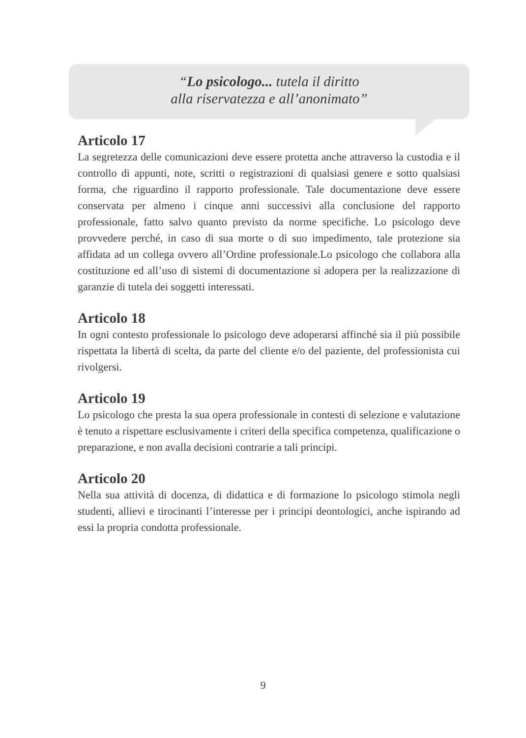“Lo psicologo... tutela il diritto
alla riservatezza e all’anonimato”
Articolo 17
La segretezza delle comunicazioni deve essere protetta anche attraverso la custodia e il controllo di appunti, note, scritti o registrazioni di qualsiasi genere e sotto qualsiasi forma, che riguardino il rapporto professionale. Tale documentazione deve essere conservata per almeno i cinque anni successivi alla conclusione del rapporto professionale, fatto salvo quanto previsto da norme specifiche. Lo psicologo deve provvedere perché, in caso di sua morte o di suo impedimento, tale protezione sia affidata ad un collega ovvero all’Ordine professionale.Lo psicologo che collabora alla costituzione ed all’uso di sistemi di documentazione si adopera per la realizzazione di garanzie di tutela dei soggetti interessati.
Articolo 18
In ogni contesto professionale lo psicologo deve adoperarsi affinché sia il più possibile rispettata la libertà di scelta, da parte del cliente e/o del paziente, del professionista cui rivolgersi.
Articolo 19
Lo psicologo che presta la sua opera professionale in contesti di selezione e valutazione è tenuto a rispettare esclusivamente i criteri della specifica competenza, qualificazione o preparazione, e non avalla decisioni contrarie a tali principi.
Articolo 20
Nella sua attività di docenza, di didattica e di formazione lo psicologo stimola negli studenti, allievi e tirocinanti l’interesse per i principi deontologici, anche ispirando ad essi la propria condotta professionale.
9